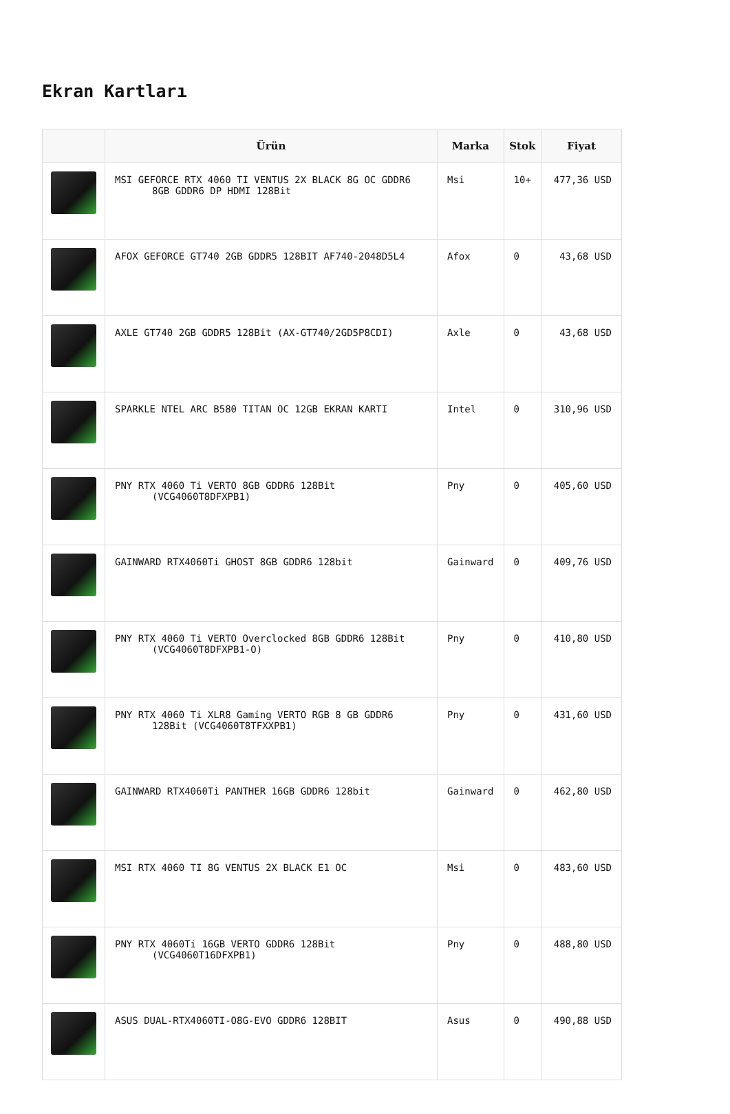Ekran Kartları
| | Ürün | Marka | Stok | Fiyat |
| --- | --- | --- | --- | --- |
| | MSI GEFORCE RTX 4060 TI VENTUS 2X BLACK 8G OC GDDR6 8GB GDDR6 DP HDMI 128Bit | Msi | 10+ | 477,36 USD |
| | AFOX GEFORCE GT740 2GB GDDR5 128BIT AF740-2048D5L4 | Afox | 0 | 43,68 USD |
| | AXLE GT740 2GB GDDR5 128Bit (AX-GT740/2GD5P8CDI) | Axle | 0 | 43,68 USD |
| | SPARKLE NTEL ARC B580 TITAN OC 12GB EKRAN KARTI | Intel | 0 | 310,96 USD |
| | PNY RTX 4060 Ti VERTO 8GB GDDR6 128Bit (VCG4060T8DFXPB1) | Pny | 0 | 405,60 USD |
| | GAINWARD RTX4060Ti GHOST 8GB GDDR6 128bit | Gainward | 0 | 409,76 USD |
| | PNY RTX 4060 Ti VERTO Overclocked 8GB GDDR6 128Bit (VCG4060T8DFXPB1-O) | Pny | 0 | 410,80 USD |
| | PNY RTX 4060 Ti XLR8 Gaming VERTO RGB 8 GB GDDR6 128Bit (VCG4060T8TFXXPB1) | Pny | 0 | 431,60 USD |
| | GAINWARD RTX4060Ti PANTHER 16GB GDDR6 128bit | Gainward | 0 | 462,80 USD |
| | MSI RTX 4060 TI 8G VENTUS 2X BLACK E1 OC | Msi | 0 | 483,60 USD |
| | PNY RTX 4060Ti 16GB VERTO GDDR6 128Bit (VCG4060T16DFXPB1) | Pny | 0 | 488,80 USD |
| | ASUS DUAL-RTX4060TI-O8G-EVO GDDR6 128BIT | Asus | 0 | 490,88 USD |